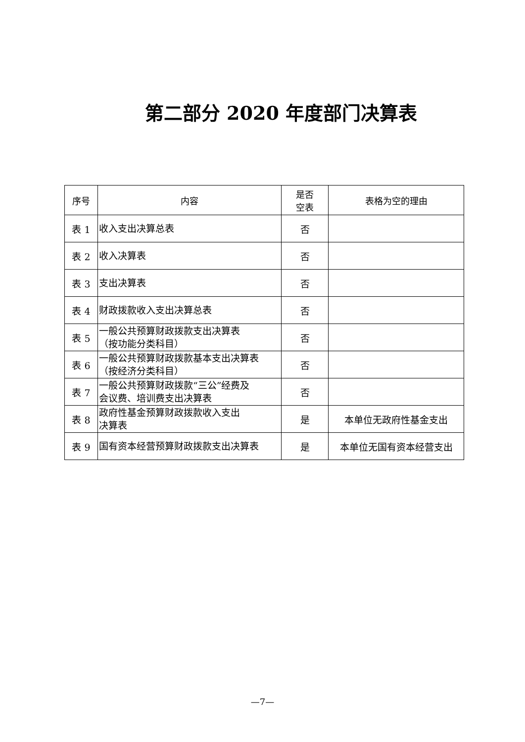第二部分 2020 年度部门决算表
| 序号 | 内容 | 是否 空表 | 表格为空的理由 |
| --- | --- | --- | --- |
| 表 1 | 收入支出决算总表 | 否 | |
| 表 2 | 收入决算表 | 否 | |
| 表 3 | 支出决算表 | 否 | |
| 表 4 | 财政拨款收入支出决算总表 | 否 | |
| 表 5 | 一般公共预算财政拨款支出决算表 （按功能分类科目） | 否 | |
| 表 6 | 一般公共预算财政拨款基本支出决算表 （按经济分类科目） | 否 | |
| 表 7 | 一般公共预算财政拨款“三公”经费及 会议费、培训费支出决算表 | 否 | |
| 表 8 | 政府性基金预算财政拨款收入支出 决算表 | 是 | 本单位无政府性基金支出 |
| 表 9 | 国有资本经营预算财政拨款支出决算表 | 是 | 本单位无国有资本经营支出 |
—7—